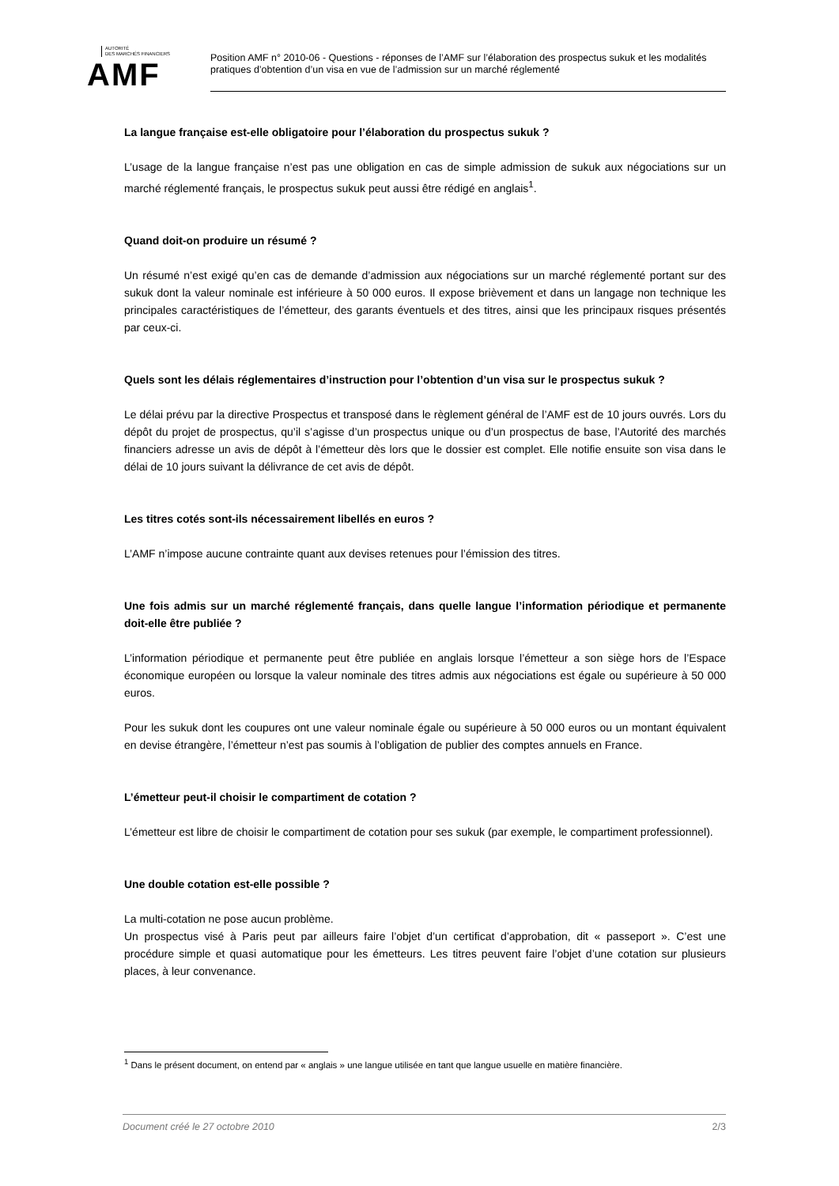AUTORITÉ
DES MARCHÉS FINANCIERS
AMF
Position AMF n° 2010-06 - Questions - réponses de l’AMF sur l’élaboration des prospectus sukuk et les modalités pratiques d’obtention d’un visa en vue de l’admission sur un marché réglementé
La langue française est-elle obligatoire pour l’élaboration du prospectus sukuk ?
L’usage de la langue française n’est pas une obligation en cas de simple admission de sukuk aux négociations sur un marché réglementé français, le prospectus sukuk peut aussi être rédigé en anglais<sup>1</sup>.
Quand doit-on produire un résumé ?
Un résumé n’est exigé qu’en cas de demande d’admission aux négociations sur un marché réglementé portant sur des sukuk dont la valeur nominale est inférieure à 50 000 euros. Il expose brièvement et dans un langage non technique les principales caractéristiques de l’émetteur, des garants éventuels et des titres, ainsi que les principaux risques présentés par ceux-ci.
Quels sont les délais réglementaires d’instruction pour l’obtention d’un visa sur le prospectus sukuk ?
Le délai prévu par la directive Prospectus et transposé dans le règlement général de l’AMF est de 10 jours ouvrés. Lors du dépôt du projet de prospectus, qu’il s’agisse d’un prospectus unique ou d’un prospectus de base, l’Autorité des marchés financiers adresse un avis de dépôt à l’émetteur dès lors que le dossier est complet. Elle notifie ensuite son visa dans le délai de 10 jours suivant la délivrance de cet avis de dépôt.
Les titres cotés sont-ils nécessairement libellés en euros ?
L’AMF n’impose aucune contrainte quant aux devises retenues pour l’émission des titres.
Une fois admis sur un marché réglementé français, dans quelle langue l’information périodique et permanente doit-elle être publiée ?
L’information périodique et permanente peut être publiée en anglais lorsque l’émetteur a son siège hors de l’Espace économique européen ou lorsque la valeur nominale des titres admis aux négociations est égale ou supérieure à 50 000 euros.
Pour les sukuk dont les coupures ont une valeur nominale égale ou supérieure à 50 000 euros ou un montant équivalent en devise étrangère, l’émetteur n’est pas soumis à l’obligation de publier des comptes annuels en France.
L’émetteur peut-il choisir le compartiment de cotation ?
L’émetteur est libre de choisir le compartiment de cotation pour ses sukuk (par exemple, le compartiment professionnel).
Une double cotation est-elle possible ?
La multi-cotation ne pose aucun problème.
Un prospectus visé à Paris peut par ailleurs faire l’objet d’un certificat d’approbation, dit « passeport ». C’est une procédure simple et quasi automatique pour les émetteurs. Les titres peuvent faire l’objet d’une cotation sur plusieurs places, à leur convenance.
<sup>1</sup> Dans le présent document, on entend par « anglais » une langue utilisée en tant que langue usuelle en matière financière.
Document créé le 27 octobre 2010 2/3